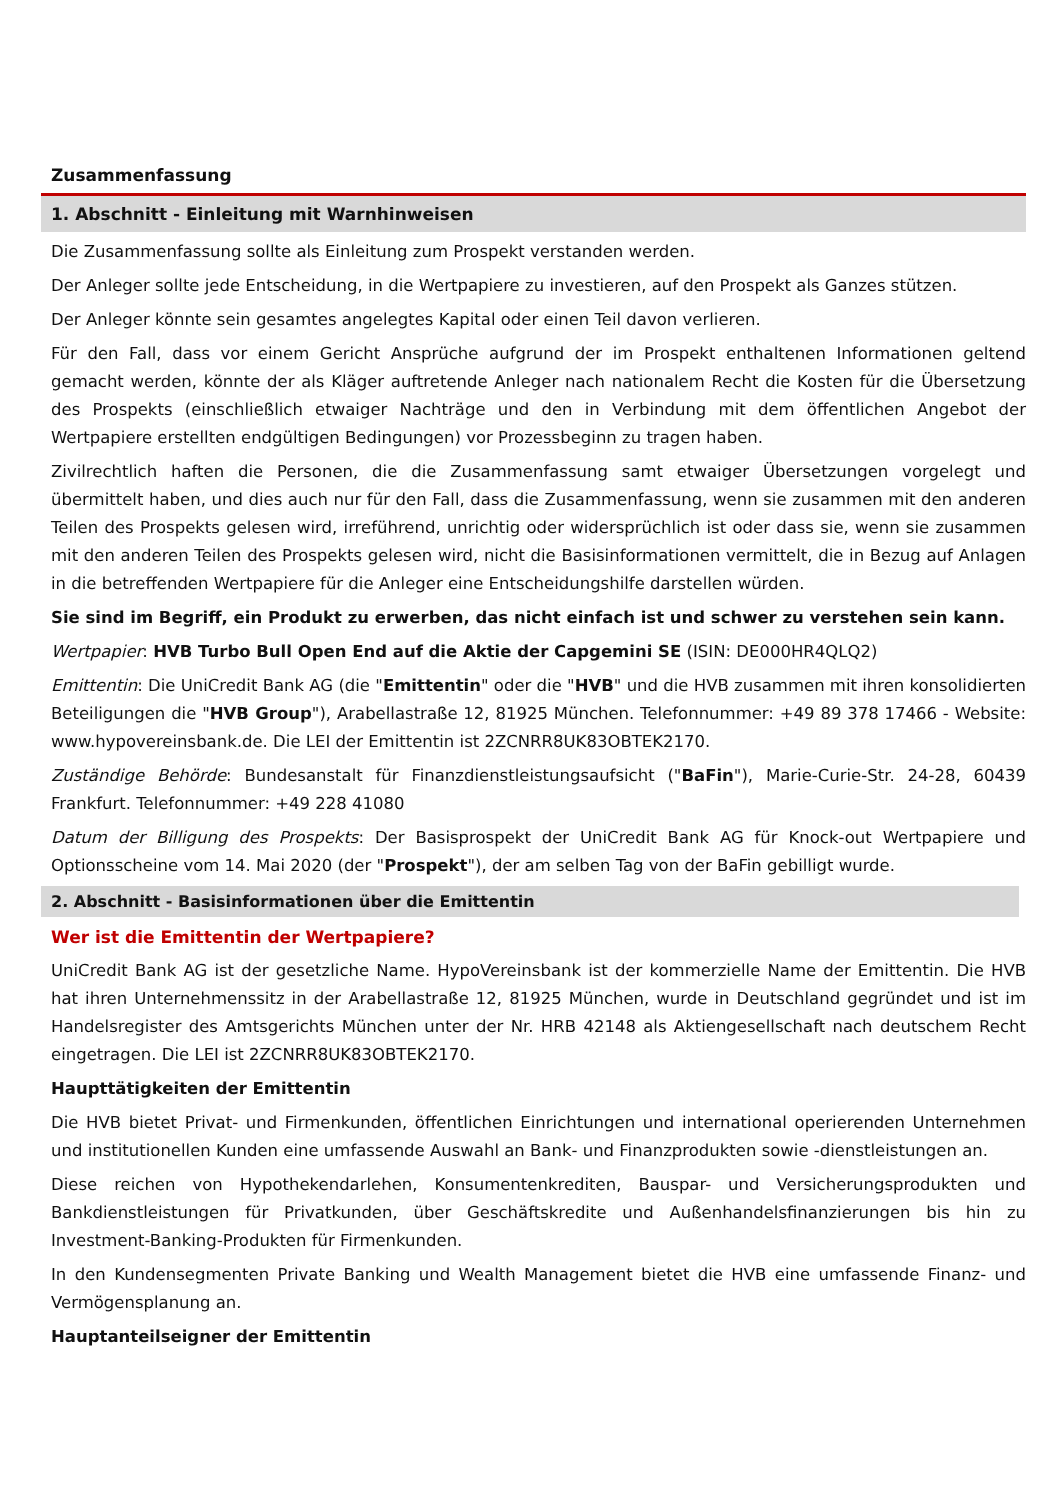Zusammenfassung
1. Abschnitt - Einleitung mit Warnhinweisen
Die Zusammenfassung sollte als Einleitung zum Prospekt verstanden werden.
Der Anleger sollte jede Entscheidung, in die Wertpapiere zu investieren, auf den Prospekt als Ganzes stützen.
Der Anleger könnte sein gesamtes angelegtes Kapital oder einen Teil davon verlieren.
Für den Fall, dass vor einem Gericht Ansprüche aufgrund der im Prospekt enthaltenen Informationen geltend gemacht werden, könnte der als Kläger auftretende Anleger nach nationalem Recht die Kosten für die Übersetzung des Prospekts (einschließlich etwaiger Nachträge und den in Verbindung mit dem öffentlichen Angebot der Wertpapiere erstellten endgültigen Bedingungen) vor Prozessbeginn zu tragen haben.
Zivilrechtlich haften die Personen, die die Zusammenfassung samt etwaiger Übersetzungen vorgelegt und übermittelt haben, und dies auch nur für den Fall, dass die Zusammenfassung, wenn sie zusammen mit den anderen Teilen des Prospekts gelesen wird, irreführend, unrichtig oder widersprüchlich ist oder dass sie, wenn sie zusammen mit den anderen Teilen des Prospekts gelesen wird, nicht die Basisinformationen vermittelt, die in Bezug auf Anlagen in die betreffenden Wertpapiere für die Anleger eine Entscheidungshilfe darstellen würden.
Sie sind im Begriff, ein Produkt zu erwerben, das nicht einfach ist und schwer zu verstehen sein kann.
Wertpapier: HVB Turbo Bull Open End auf die Aktie der Capgemini SE (ISIN: DE000HR4QLQ2)
Emittentin: Die UniCredit Bank AG (die "Emittentin" oder die "HVB" und die HVB zusammen mit ihren konsolidierten Beteiligungen die "HVB Group"), Arabellastraße 12, 81925 München. Telefonnummer: +49 89 378 17466 - Website: www.hypovereinsbank.de. Die LEI der Emittentin ist 2ZCNRR8UK83OBTEK2170.
Zuständige Behörde: Bundesanstalt für Finanzdienstleistungsaufsicht ("BaFin"), Marie-Curie-Str. 24-28, 60439 Frankfurt. Telefonnummer: +49 228 41080
Datum der Billigung des Prospekts: Der Basisprospekt der UniCredit Bank AG für Knock-out Wertpapiere und Optionsscheine vom 14. Mai 2020 (der "Prospekt"), der am selben Tag von der BaFin gebilligt wurde.
2. Abschnitt - Basisinformationen über die Emittentin
Wer ist die Emittentin der Wertpapiere?
UniCredit Bank AG ist der gesetzliche Name. HypoVereinsbank ist der kommerzielle Name der Emittentin. Die HVB hat ihren Unternehmenssitz in der Arabellastraße 12, 81925 München, wurde in Deutschland gegründet und ist im Handelsregister des Amtsgerichts München unter der Nr. HRB 42148 als Aktiengesellschaft nach deutschem Recht eingetragen. Die LEI ist 2ZCNRR8UK83OBTEK2170.
Haupttätigkeiten der Emittentin
Die HVB bietet Privat- und Firmenkunden, öffentlichen Einrichtungen und international operierenden Unternehmen und institutionellen Kunden eine umfassende Auswahl an Bank- und Finanzprodukten sowie -dienstleistungen an.
Diese reichen von Hypothekendarlehen, Konsumentenkrediten, Bauspar- und Versicherungsprodukten und Bankdienstleistungen für Privatkunden, über Geschäftskredite und Außenhandelsfinanzierungen bis hin zu Investment-Banking-Produkten für Firmenkunden.
In den Kundensegmenten Private Banking und Wealth Management bietet die HVB eine umfassende Finanz- und Vermögensplanung an.
Hauptanteilseigner der Emittentin